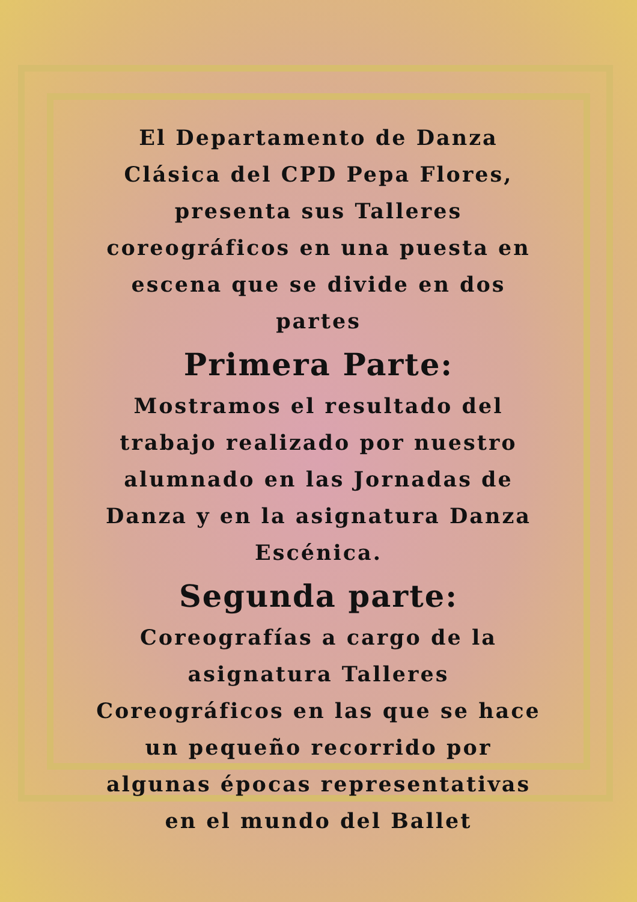El Departamento de Danza Clásica del CPD Pepa Flores, presenta sus Talleres coreográficos en una puesta en escena que se divide en dos partes
Primera Parte:
Mostramos el resultado del trabajo realizado por nuestro alumnado en las Jornadas de Danza y en la asignatura Danza Escénica.
Segunda parte:
Coreografías a cargo de la asignatura Talleres Coreográficos en las que se hace un pequeño recorrido por algunas épocas representativas en el mundo del Ballet